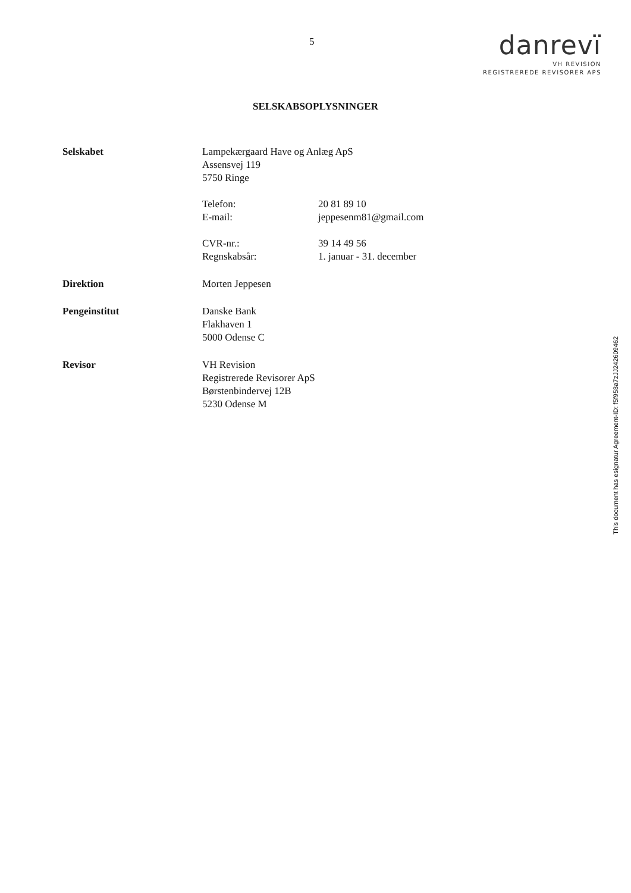5
danrevï
VH REVISION
REGISTREREDE REVISORER APS
SELSKABSOPLYSNINGER
Selskabet Lampekærgaard Have og Anlæg ApS
Assensvej 119
5750 Ringe
Telefon: 20 81 89 10
E-mail: jeppesenm81@gmail.com
CVR-nr.: 39 14 49 56
Regnskabsår: 1. januar - 31. december
Direktion Morten Jeppesen
Pengeinstitut Danske Bank
Flakhaven 1
5000 Odense C
Revisor VH Revision
Registrerede Revisorer ApS
Børstenbindervej 12B
5230 Odense M
This document has esignatur Agreement-ID: f5f958a7zJJ242609462